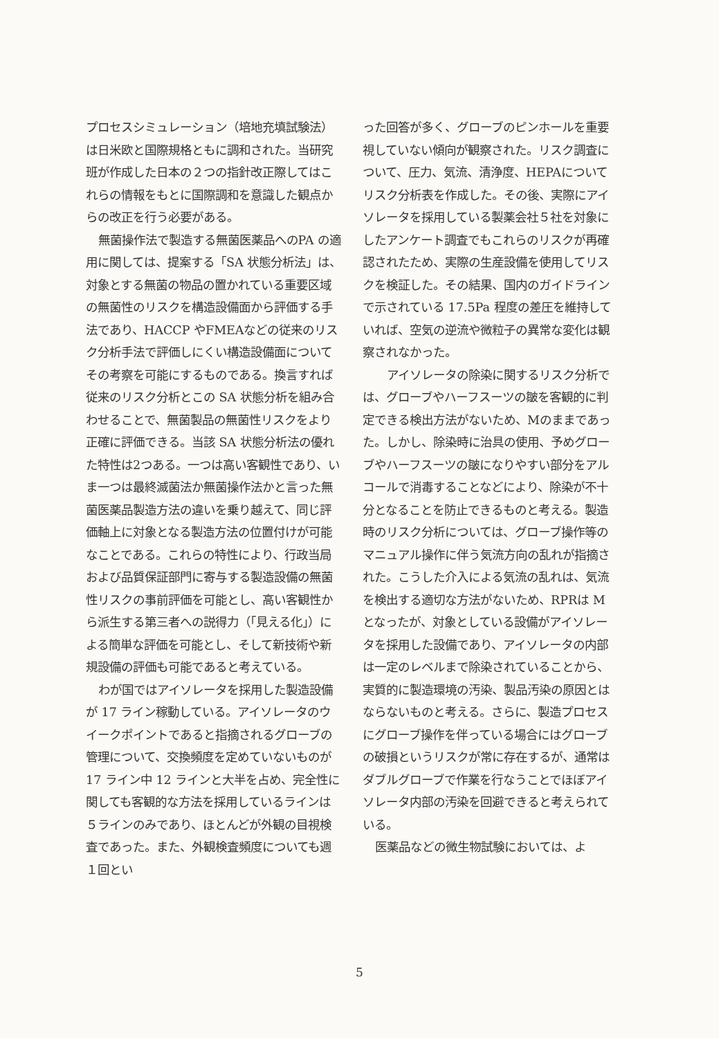プロセスシミュレーション（培地充填試験法）は日米欧と国際規格ともに調和された。当研究班が作成した日本の２つの指針改正際してはこれらの情報をもとに国際調和を意識した観点からの改正を行う必要がある。
無菌操作法で製造する無菌医薬品へのPA の適用に関しては、提案する「SA 状態分析法」は、対象とする無菌の物品の置かれている重要区域の無菌性のリスクを構造設備面から評価する手法であり、HACCP やFMEAなどの従来のリスク分析手法で評価しにくい構造設備面についてその考察を可能にするものである。換言すれば従来のリスク分析とこの SA 状態分析を組み合わせることで、無菌製品の無菌性リスクをより正確に評価できる。当該 SA 状態分析法の優れた特性は2つある。一つは高い客観性であり、いま一つは最終滅菌法か無菌操作法かと言った無菌医薬品製造方法の違いを乗り越えて、同じ評価軸上に対象となる製造方法の位置付けが可能なことである。これらの特性により、行政当局および品質保証部門に寄与する製造設備の無菌性リスクの事前評価を可能とし、高い客観性から派生する第三者への説得力（「見える化」）による簡単な評価を可能とし、そして新技術や新規設備の評価も可能であると考えている。
わが国ではアイソレータを採用した製造設備が 17 ライン稼動している。アイソレータのウイークポイントであると指摘されるグローブの管理について、交換頻度を定めていないものが 17 ライン中 12 ラインと大半を占め、完全性に関しても客観的な方法を採用しているラインは５ラインのみであり、ほとんどが外観の目視検査であった。また、外観検査頻度についても週１回とい
った回答が多く、グローブのピンホールを重要視していない傾向が観察された。リスク調査について、圧力、気流、清浄度、HEPAについてリスク分析表を作成した。その後、実際にアイソレータを採用している製薬会社５社を対象にしたアンケート調査でもこれらのリスクが再確認されたため、実際の生産設備を使用してリスクを検証した。その結果、国内のガイドラインで示されている 17.5Pa 程度の差圧を維持していれば、空気の逆流や微粒子の異常な変化は観察されなかった。
　アイソレータの除染に関するリスク分析では、グローブやハーフスーツの皺を客観的に判定できる検出方法がないため、Mのままであった。しかし、除染時に治具の使用、予めグローブやハーフスーツの皺になりやすい部分をアルコールで消毒することなどにより、除染が不十分となることを防止できるものと考える。製造時のリスク分析については、グローブ操作等のマニュアル操作に伴う気流方向の乱れが指摘された。こうした介入による気流の乱れは、気流を検出する適切な方法がないため、RPRは M となったが、対象としている設備がアイソレータを採用した設備であり、アイソレータの内部は一定のレベルまで除染されていることから、実質的に製造環境の汚染、製品汚染の原因とはならないものと考える。さらに、製造プロセスにグローブ操作を伴っている場合にはグローブの破損というリスクが常に存在するが、通常はダブルグローブで作業を行なうことでほぼアイソレータ内部の汚染を回避できると考えられている。
医薬品などの微生物試験においては、よ
5